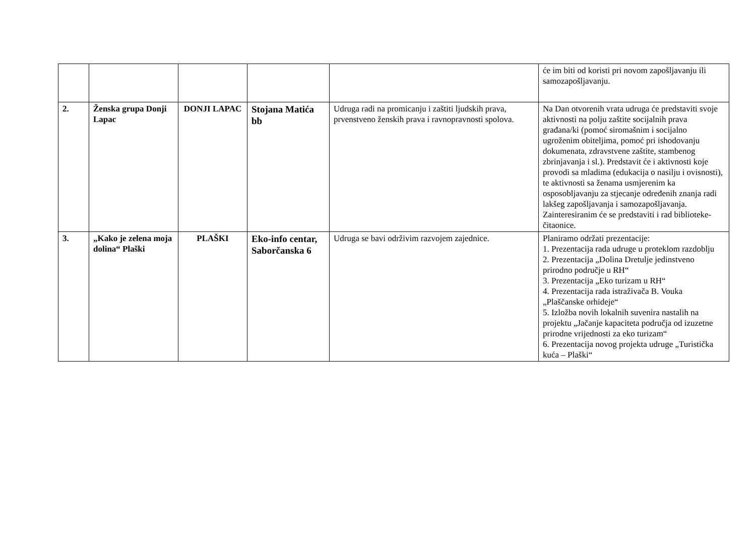| | | | | | će im biti od koristi pri novom zapošljavanju ili samozapošljavanju. |
| 2. | Ženska grupa Donji Lapac | DONJI LAPAC | Stojana Matića bb | Udruga radi na promicanju i zaštiti ljudskih prava, prvenstveno ženskih prava i ravnopravnosti spolova. | Na Dan otvorenih vrata udruga će predstaviti svoje aktivnosti na polju zaštite socijalnih prava građana/ki (pomoć siromašnim i socijalno ugroženim obiteljima, pomoć pri ishodovanju dokumenata, zdravstvene zaštite, stambenog zbrinjavanja i sl.). Predstavit će i aktivnosti koje provodi sa mladima (edukacija o nasilju i ovisnosti), te aktivnosti sa ženama usmjerenim ka osposobljavanju za stjecanje određenih znanja radi lakšeg zapošljavanja i samozapošljavanja. Zainteresiranim će se predstaviti i rad biblioteke-čitaonice. |
| 3. | „Kako je zelena moja dolina“ Plaški | PLAŠKI | Eko-info centar, Saborčanska 6 | Udruga se bavi održivim razvojem zajednice. | Planiramo održati prezentacije: 1. Prezentacija rada udruge u proteklom razdoblju 2. Prezentacija „Dolina Dretulje jedinstveno prirodno područje u RH“ 3. Prezentacija „Eko turizam u RH“ 4. Prezentacija rada istraživača B. Vouka „Plaščanske orhideje“ 5. Izložba novih lokalnih suvenira nastalih na projektu „Jačanje kapaciteta područja od izuzetne prirodne vrijednosti za eko turizam“ 6. Prezentacija novog projekta udruge „Turistička kuća – Plaški“ |